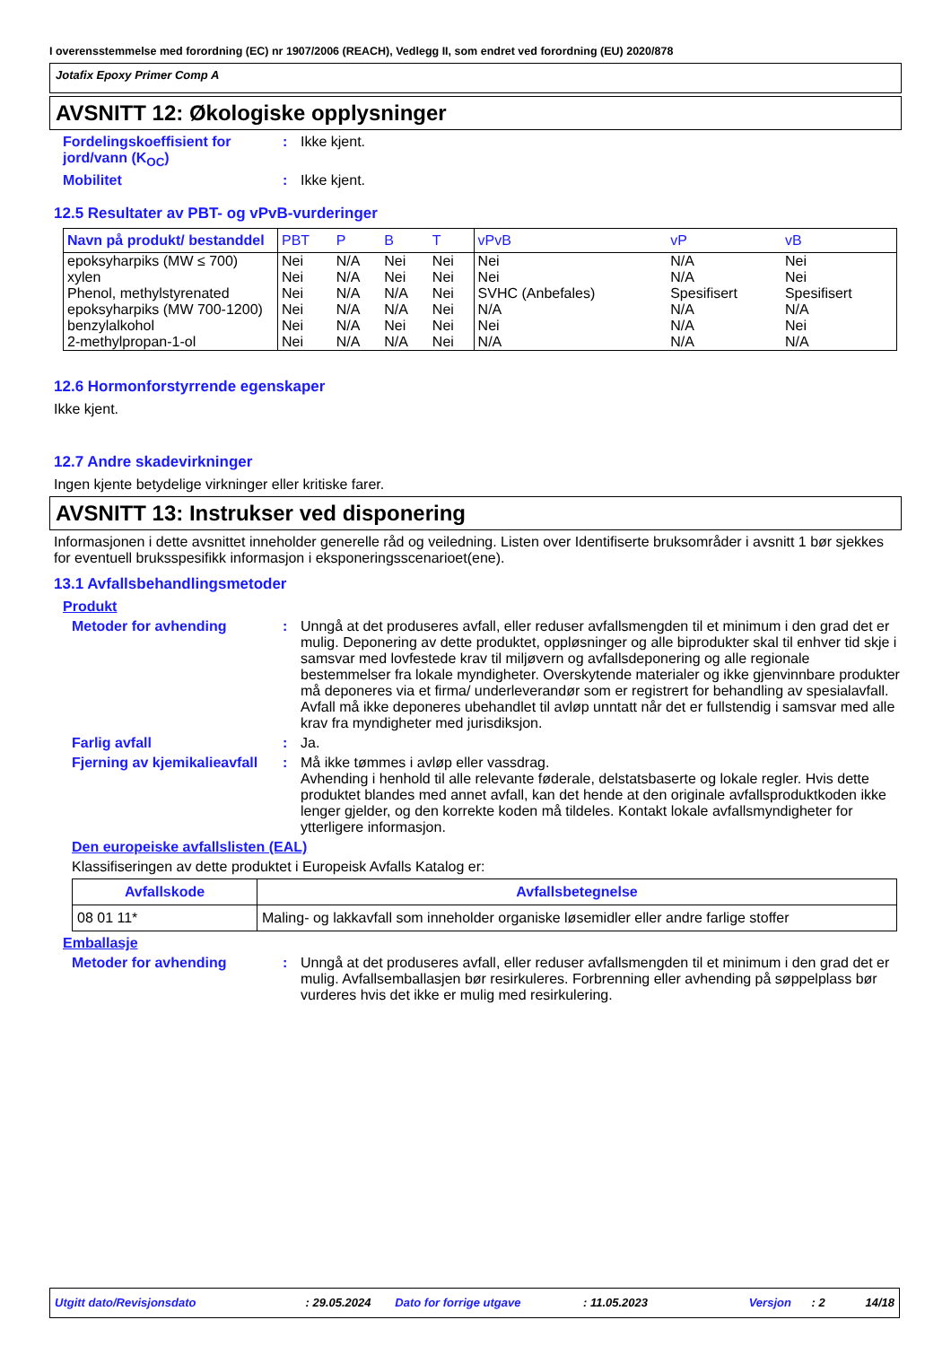I overensstemmelse med forordning (EC) nr 1907/2006 (REACH), Vedlegg II, som endret ved forordning (EU) 2020/878
Jotafix Epoxy Primer Comp A
AVSNITT 12: Økologiske opplysninger
Fordelingskoeffisient for jord/vann (K<sub>OC</sub>)
: Ikke kjent.
Mobilitet : Ikke kjent.
12.5 Resultater av PBT- og vPvB-vurderinger
| Navn på produkt/ bestanddel | PBT | P | B | T | vPvB | vP | vB |
| --- | --- | --- | --- | --- | --- | --- | --- |
| epoksyharpiks (MW ≤ 700) | Nei | N/A | Nei | Nei | Nei | N/A | Nei |
| xylen | Nei | N/A | Nei | Nei | Nei | N/A | Nei |
| Phenol, methylstyrenated | Nei | N/A | N/A | Nei | SVHC (Anbefales) | Spesifisert | Spesifisert |
| epoksyharpiks (MW 700-1200) | Nei | N/A | N/A | Nei | N/A | N/A | N/A |
| benzylalkohol | Nei | N/A | Nei | Nei | Nei | N/A | Nei |
| 2-methylpropan-1-ol | Nei | N/A | N/A | Nei | N/A | N/A | N/A |
12.6 Hormonforstyrrende egenskaper
Ikke kjent.
12.7 Andre skadevirkninger
Ingen kjente betydelige virkninger eller kritiske farer.
AVSNITT 13: Instrukser ved disponering
Informasjonen i dette avsnittet inneholder generelle råd og veiledning. Listen over Identifiserte bruksområder i avsnitt 1 bør sjekkes for eventuell bruksspesifikk informasjon i eksponeringsscenarioet(ene).
13.1 Avfallsbehandlingsmetoder
Produkt
Metoder for avhending : Unngå at det produseres avfall, eller reduser avfallsmengden til et minimum i den grad det er mulig. Deponering av dette produktet, oppløsninger og alle biprodukter skal til enhver tid skje i samsvar med lovfestede krav til miljøvern og avfallsdeponering og alle regionale bestemmelser fra lokale myndigheter. Overskytende materialer og ikke gjenvinnbare produkter må deponeres via et firma/ underleverandør som er registrert for behandling av spesialavfall. Avfall må ikke deponeres ubehandlet til avløp unntatt når det er fullstendig i samsvar med alle krav fra myndigheter med jurisdiksjon.
Farlig avfall : Ja.
Fjerning av kjemikalieavfall
: Må ikke tømmes i avløp eller vassdrag.
Avhending i henhold til alle relevante føderale, delstatsbaserte og lokale regler. Hvis dette produktet blandes med annet avfall, kan det hende at den originale avfallsproduktkoden ikke lenger gjelder, og den korrekte koden må tildeles. Kontakt lokale avfallsmyndigheter for ytterligere informasjon.
Den europeiske avfallslisten (EAL)
Klassifiseringen av dette produktet i Europeisk Avfalls Katalog er:
| Avfallskode | Avfallsbetegnelse |
| --- | --- |
| 08 01 11* | Maling- og lakkavfall som inneholder organiske løsemidler eller andre farlige stoffer |
Emballasje
Metoder for avhending : Unngå at det produseres avfall, eller reduser avfallsmengden til et minimum i den grad det er mulig. Avfallsemballasjen bør resirkuleres. Forbrenning eller avhending på søppelplass bør vurderes hvis det ikke er mulig med resirkulering.
Utgitt dato/Revisjonsdato: 29.05.2024 Dato for forrige utgave: 11.05.2023 Versjon: 2 14/18